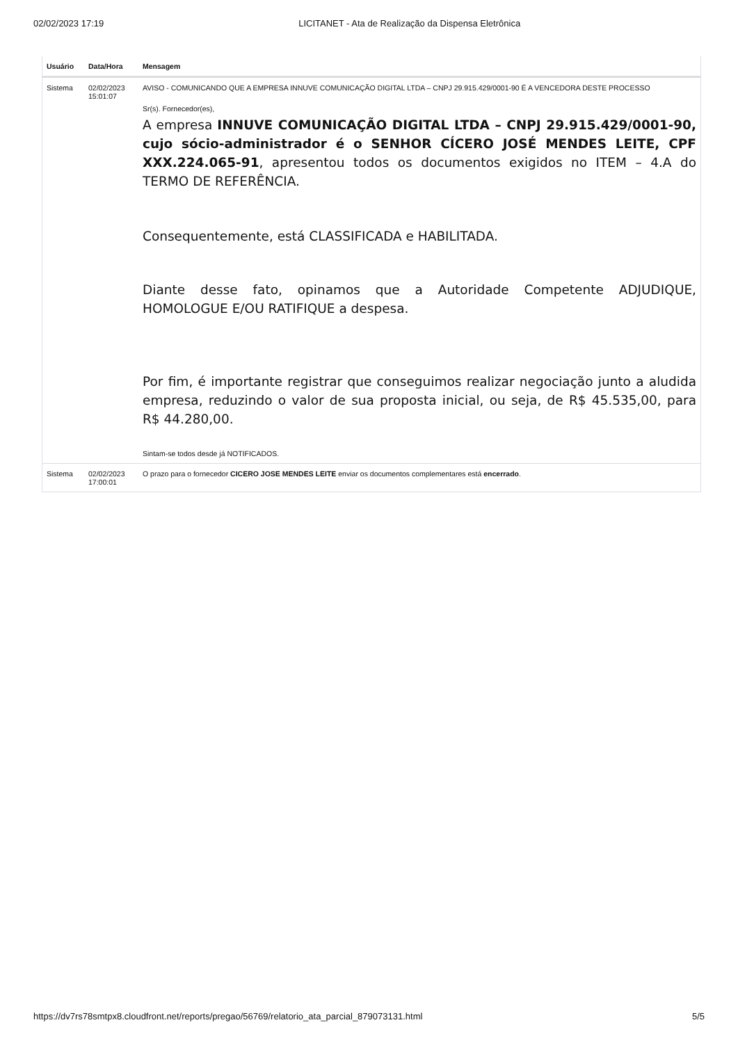02/02/2023 17:19 LICITANET - Ata de Realização da Dispensa Eletrônica
| Usuário | Data/Hora | Mensagem |
| --- | --- | --- |
| Sistema | 02/02/2023 15:01:07 | AVISO - COMUNICANDO QUE A EMPRESA INNUVE COMUNICAÇÃO DIGITAL LTDA – CNPJ 29.915.429/0001-90 É A VENCEDORA DESTE PROCESSO Sr(s). Fornecedor(es), A empresa INNUVE COMUNICAÇÃO DIGITAL LTDA – CNPJ 29.915.429/0001-90, cujo sócio-administrador é o SENHOR CÍCERO JOSÉ MENDES LEITE, CPF XXX.224.065-91 , apresentou todos os documentos exigidos no ITEM – 4.A do TERMO DE REFERÊNCIA. Consequentemente, está CLASSIFICADA e HABILITADA. Diante desse fato, opinamos que a Autoridade Competente ADJUDIQUE, HOMOLOGUE E/OU RATIFIQUE a despesa. Por fim, é importante registrar que conseguimos realizar negociação junto a aludida empresa, reduzindo o valor de sua proposta inicial, ou seja, de R$ 45.535,00, para R$ 44.280,00. Sintam-se todos desde já NOTIFICADOS. |
| Sistema | 02/02/2023 17:00:01 | O prazo para o fornecedor CICERO JOSE MENDES LEITE enviar os documentos complementares está encerrado . |
https://dv7rs78smtpx8.cloudfront.net/reports/pregao/56769/relatorio_ata_parcial_879073131.html 5/5